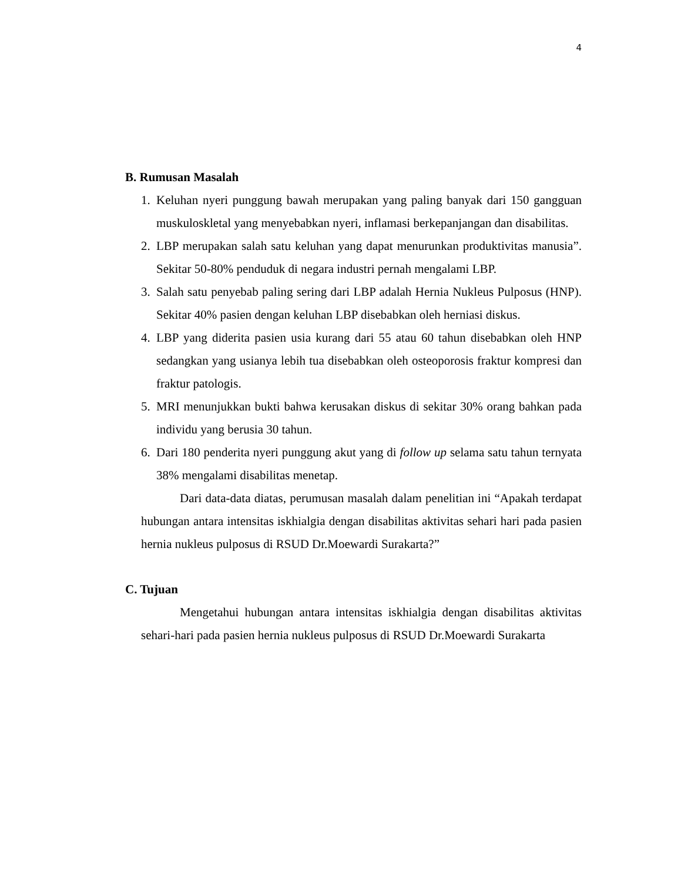4
B. Rumusan Masalah
1. Keluhan nyeri punggung bawah merupakan yang paling banyak dari 150 gangguan muskuloskletal yang menyebabkan nyeri, inflamasi berkepanjangan dan disabilitas.
2. LBP merupakan salah satu keluhan yang dapat menurunkan produktivitas manusia”. Sekitar 50-80% penduduk di negara industri pernah mengalami LBP.
3. Salah satu penyebab paling sering dari LBP adalah Hernia Nukleus Pulposus (HNP). Sekitar 40% pasien dengan keluhan LBP disebabkan oleh herniasi diskus.
4. LBP yang diderita pasien usia kurang dari 55 atau 60 tahun disebabkan oleh HNP sedangkan yang usianya lebih tua disebabkan oleh osteoporosis fraktur kompresi dan fraktur patologis.
5. MRI menunjukkan bukti bahwa kerusakan diskus di sekitar 30% orang bahkan pada individu yang berusia 30 tahun.
6. Dari 180 penderita nyeri punggung akut yang di follow up selama satu tahun ternyata 38% mengalami disabilitas menetap.
Dari data-data diatas, perumusan masalah dalam penelitian ini “Apakah terdapat hubungan antara intensitas iskhialgia dengan disabilitas aktivitas sehari hari pada pasien hernia nukleus pulposus di RSUD Dr.Moewardi Surakarta?”
C. Tujuan
Mengetahui hubungan antara intensitas iskhialgia dengan disabilitas aktivitas sehari-hari pada pasien hernia nukleus pulposus di RSUD Dr.Moewardi Surakarta